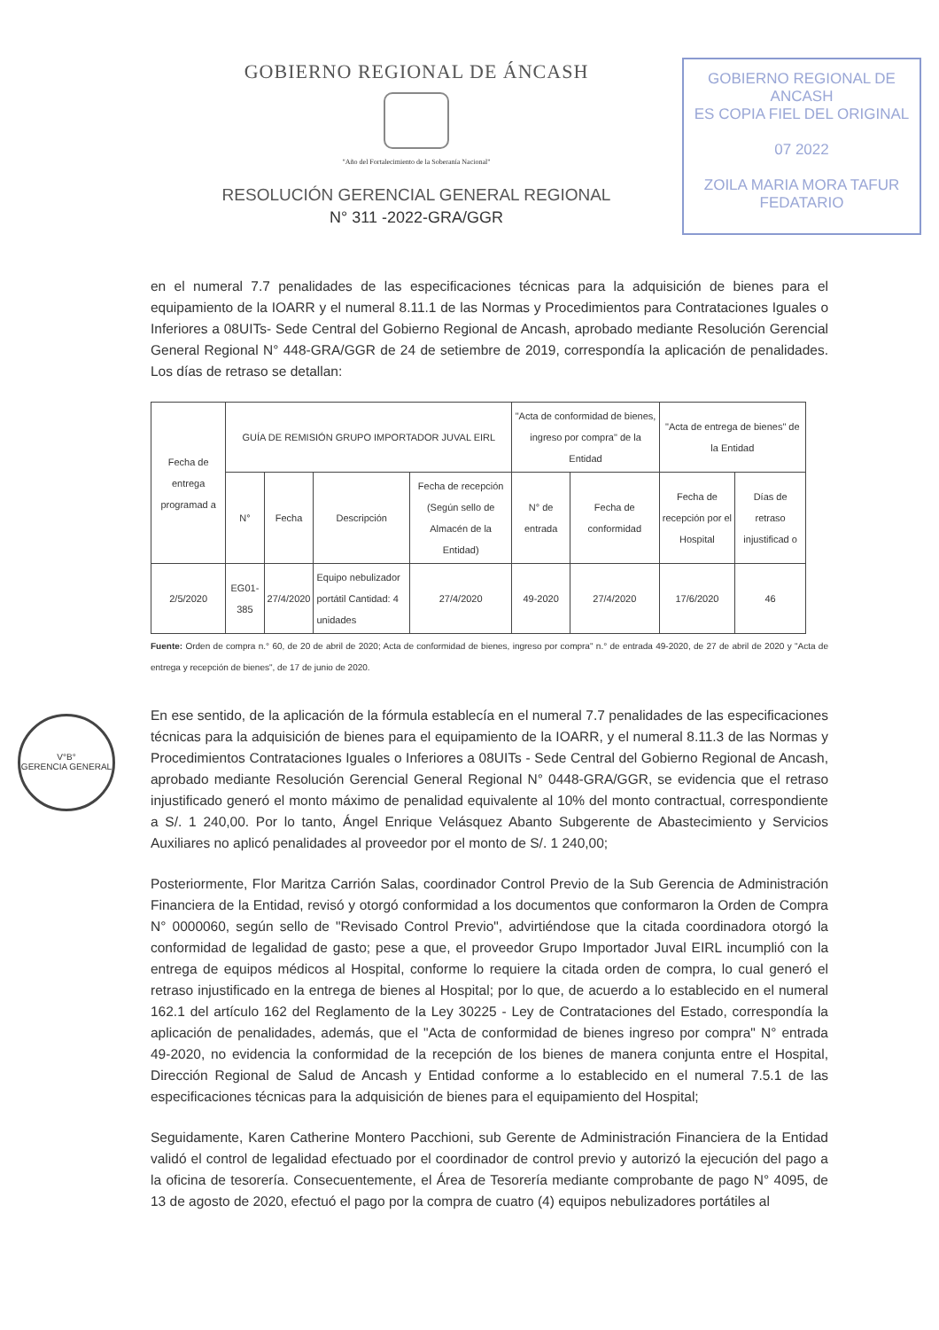GOBIERNO REGIONAL DE ÁNCASH
"Año del Fortalecimiento de la Soberanía Nacional"
RESOLUCIÓN GERENCIAL GENERAL REGIONAL
N° 311 -2022-GRA/GGR
GOBIERNO REGIONAL DE ANCASH
ES COPIA FIEL DEL ORIGINAL
07 2022
ZOILA MARIA MORA TAFUR
FEDATARIO
V°B°
GERENCIA GENERAL
en el numeral 7.7 penalidades de las especificaciones técnicas para la adquisición de bienes para el equipamiento de la IOARR y el numeral 8.11.1 de las Normas y Procedimientos para Contrataciones Iguales o Inferiores a 08UITs- Sede Central del Gobierno Regional de Ancash, aprobado mediante Resolución Gerencial General Regional N° 448-GRA/GGR de 24 de setiembre de 2019, correspondía la aplicación de penalidades. Los días de retraso se detallan:
| Fecha de entrega programad a | GUÍA DE REMISIÓN GRUPO IMPORTADOR JUVAL EIRL | | | | "Acta de conformidad de bienes, ingreso por compra" de la Entidad | | "Acta de entrega de bienes" de la Entidad | |
| --- | --- | --- | --- | --- | --- | --- | --- | --- |
| | N° | Fecha | Descripción | Fecha de recepción (Según sello de Almacén de la Entidad) | N° de entrada | Fecha de conformidad | Fecha de recepción por el Hospital | Días de retraso injustificad o |
| 2/5/2020 | EG01-385 | 27/4/2020 | Equipo nebulizador portátil Cantidad: 4 unidades | 27/4/2020 | 49-2020 | 27/4/2020 | 17/6/2020 | 46 |
Fuente: Orden de compra n.° 60, de 20 de abril de 2020; Acta de conformidad de bienes, ingreso por compra" n.° de entrada 49-2020, de 27 de abril de 2020 y "Acta de entrega y recepción de bienes", de 17 de junio de 2020.
En ese sentido, de la aplicación de la fórmula establecía en el numeral 7.7 penalidades de las especificaciones técnicas para la adquisición de bienes para el equipamiento de la IOARR, y el numeral 8.11.3 de las Normas y Procedimientos Contrataciones Iguales o Inferiores a 08UITs - Sede Central del Gobierno Regional de Ancash, aprobado mediante Resolución Gerencial General Regional N° 0448-GRA/GGR, se evidencia que el retraso injustificado generó el monto máximo de penalidad equivalente al 10% del monto contractual, correspondiente a S/. 1 240,00. Por lo tanto, Ángel Enrique Velásquez Abanto Subgerente de Abastecimiento y Servicios Auxiliares no aplicó penalidades al proveedor por el monto de S/. 1 240,00;
Posteriormente, Flor Maritza Carrión Salas, coordinador Control Previo de la Sub Gerencia de Administración Financiera de la Entidad, revisó y otorgó conformidad a los documentos que conformaron la Orden de Compra N° 0000060, según sello de "Revisado Control Previo", advirtiéndose que la citada coordinadora otorgó la conformidad de legalidad de gasto; pese a que, el proveedor Grupo Importador Juval EIRL incumplió con la entrega de equipos médicos al Hospital, conforme lo requiere la citada orden de compra, lo cual generó el retraso injustificado en la entrega de bienes al Hospital; por lo que, de acuerdo a lo establecido en el numeral 162.1 del artículo 162 del Reglamento de la Ley 30225 - Ley de Contrataciones del Estado, correspondía la aplicación de penalidades, además, que el "Acta de conformidad de bienes ingreso por compra" N° entrada 49-2020, no evidencia la conformidad de la recepción de los bienes de manera conjunta entre el Hospital, Dirección Regional de Salud de Ancash y Entidad conforme a lo establecido en el numeral 7.5.1 de las especificaciones técnicas para la adquisición de bienes para el equipamiento del Hospital;
Seguidamente, Karen Catherine Montero Pacchioni, sub Gerente de Administración Financiera de la Entidad validó el control de legalidad efectuado por el coordinador de control previo y autorizó la ejecución del pago a la oficina de tesorería. Consecuentemente, el Área de Tesorería mediante comprobante de pago N° 4095, de 13 de agosto de 2020, efectuó el pago por la compra de cuatro (4) equipos nebulizadores portátiles al